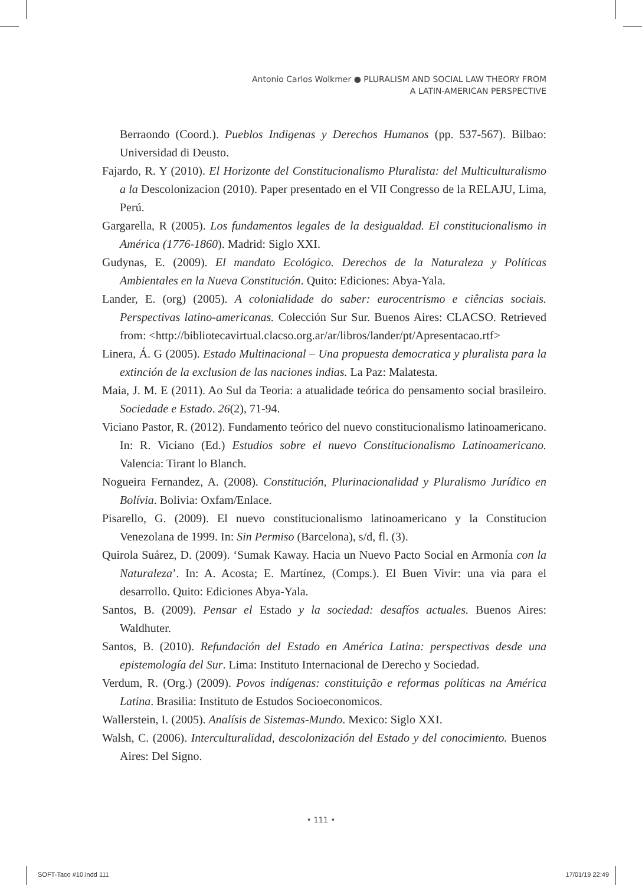Antonio Carlos Wolkmer ● PLURALISM AND SOCIAL LAW THEORY FROM
A LATIN-AMERICAN PERSPECTIVE
Berraondo (Coord.). Pueblos Indigenas y Derechos Humanos (pp. 537-567). Bilbao: Universidad di Deusto.
Fajardo, R. Y (2010). El Horizonte del Constitucionalismo Pluralista: del Multiculturalismo a la Descolonizacion (2010). Paper presentado en el VII Congresso de la RELAJU, Lima, Perú.
Gargarella, R (2005). Los fundamentos legales de la desigualdad. El constitucionalismo in América (1776-1860). Madrid: Siglo XXI.
Gudynas, E. (2009). El mandato Ecológico. Derechos de la Naturaleza y Políticas Ambientales en la Nueva Constitución. Quito: Ediciones: Abya-Yala.
Lander, E. (org) (2005). A colonialidade do saber: eurocentrismo e ciências sociais. Perspectivas latino-americanas. Colección Sur Sur. Buenos Aires: CLACSO. Retrieved from: <http://bibliotecavirtual.clacso.org.ar/ar/libros/lander/pt/Apresentacao.rtf>
Linera, Á. G (2005). Estado Multinacional – Una propuesta democratica y pluralista para la extinción de la exclusion de las naciones indias. La Paz: Malatesta.
Maia, J. M. E (2011). Ao Sul da Teoria: a atualidade teórica do pensamento social brasileiro. Sociedade e Estado. 26(2), 71-94.
Viciano Pastor, R. (2012). Fundamento teórico del nuevo constitucionalismo latinoamericano. In: R. Viciano (Ed.) Estudios sobre el nuevo Constitucionalismo Latinoamericano. Valencia: Tirant lo Blanch.
Nogueira Fernandez, A. (2008). Constitución, Plurinacionalidad y Pluralismo Jurídico en Bolívia. Bolivia: Oxfam/Enlace.
Pisarello, G. (2009). El nuevo constitucionalismo latinoamericano y la Constitucion Venezolana de 1999. In: Sin Permiso (Barcelona), s/d, fl. (3).
Quirola Suárez, D. (2009). ‘Sumak Kaway. Hacia un Nuevo Pacto Social en Armonía con la Naturaleza’. In: A. Acosta; E. Martínez, (Comps.). El Buen Vivir: una via para el desarrollo. Quito: Ediciones Abya-Yala.
Santos, B. (2009). Pensar el Estado y la sociedad: desafíos actuales. Buenos Aires: Waldhuter.
Santos, B. (2010). Refundación del Estado en América Latina: perspectivas desde una epistemología del Sur. Lima: Instituto Internacional de Derecho y Sociedad.
Verdum, R. (Org.) (2009). Povos indígenas: constituição e reformas políticas na América Latina. Brasilia: Instituto de Estudos Socioeconomicos.
Wallerstein, I. (2005). Analísis de Sistemas-Mundo. Mexico: Siglo XXI.
Walsh, C. (2006). Interculturalidad, descolonización del Estado y del conocimiento. Buenos Aires: Del Signo.
• 111 •
SOFT-Taco #10.indd 111 17/01/19 22:49